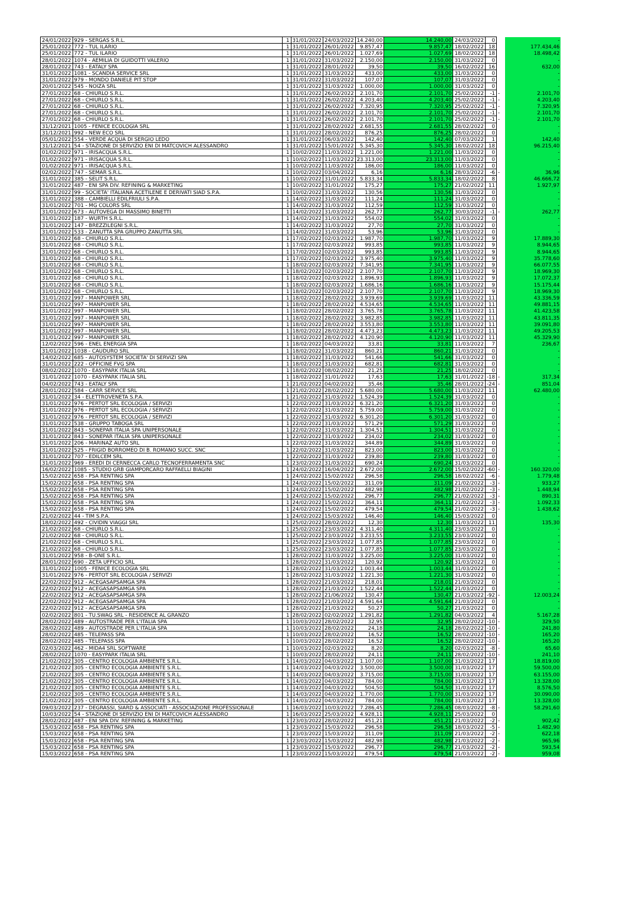| 24/01/2022 | 929 - SERGAS S.R.L. | 1 | 31/01/2022 | 24/03/2022 | 14.240,00 | 14.240,00 | 24/03/2022 | 0 | | - |
| 25/01/2022 | 772 - TUL ILARIO | 1 | 31/01/2022 | 26/01/2022 | 9.857,47 | 9.857,47 | 18/02/2022 | 18 | | 177.434,46 |
| 25/01/2022 | 772 - TUL ILARIO | 1 | 31/01/2022 | 26/01/2022 | 1.027,69 | 1.027,69 | 18/02/2022 | 18 | | 18.498,42 |
| 28/01/2022 | 1074 - AEMILIA DI GUIDOTTI VALERIO | 1 | 31/01/2022 | 31/03/2022 | 2.150,00 | 2.150,00 | 31/03/2022 | 0 | | - |
| 28/01/2022 | 743 - EATALY SPA | 1 | 31/01/2022 | 28/01/2022 | 39,50 | 39,50 | 16/02/2022 | 16 | | 632,00 |
| 31/01/2022 | 1081 - SCANDIA SERVICE SRL | 1 | 31/01/2022 | 31/03/2022 | 433,00 | 433,00 | 31/03/2022 | 0 | | - |
| 31/01/2022 | 979 - MONDO DANIELE PIT STOP | 1 | 31/01/2022 | 31/03/2022 | 107,07 | 107,07 | 31/03/2022 | 0 | | - |
| 20/01/2022 | 545 - NOIZA SRL | 1 | 31/01/2022 | 31/03/2022 | 1.000,00 | 1.000,00 | 31/03/2022 | 0 | | - |
| 27/01/2022 | 68 - CHIURLO S.R.L. | 1 | 31/01/2022 | 26/02/2022 | 2.101,70 | 2.101,70 | 25/02/2022 | -1 | - | 2.101,70 |
| 27/01/2022 | 68 - CHIURLO S.R.L. | 1 | 31/01/2022 | 26/02/2022 | 4.203,40 | 4.203,40 | 25/02/2022 | -1 | - | 4.203,40 |
| 27/01/2022 | 68 - CHIURLO S.R.L. | 1 | 31/01/2022 | 26/02/2022 | 7.320,95 | 7.320,95 | 25/02/2022 | -1 | - | 7.320,95 |
| 27/01/2022 | 68 - CHIURLO S.R.L. | 1 | 31/01/2022 | 26/02/2022 | 2.101,70 | 2.101,70 | 25/02/2022 | -1 | - | 2.101,70 |
| 27/01/2022 | 68 - CHIURLO S.R.L. | 1 | 31/01/2022 | 26/02/2022 | 2.101,70 | 2.101,70 | 25/02/2022 | -1 | - | 2.101,70 |
| 31/12/2021 | 1005 - FENICE ECOLOGIA SRL | 1 | 31/01/2022 | 28/02/2022 | 2.681,55 | 2.681,55 | 28/02/2022 | 0 | | - |
| 31/12/2021 | 992 - NEW ECO SRL | 1 | 31/01/2022 | 28/02/2022 | 876,25 | 876,25 | 28/02/2022 | 0 | | - |
| 05/01/2022 | 554 - VERDE ACQUA DI SERGIO LEDO | 1 | 31/01/2022 | 06/03/2022 | 142,40 | 142,40 | 07/03/2022 | 1 | | 142,40 |
| 31/12/2021 | 54 - STAZIONE DI SERVIZIO ENI DI MATCOVICH ALESSANDRO | 1 | 31/01/2022 | 15/01/2022 | 5.345,30 | 5.345,30 | 18/02/2022 | 18 | | 96.215,40 |
| 01/02/2022 | 971 - IRISACQUA S.R.L. | 1 | 10/02/2022 | 11/03/2022 | 1.221,00 | 1.221,00 | 11/03/2022 | 0 | | - |
| 01/02/2022 | 971 - IRISACQUA S.R.L. | 1 | 10/02/2022 | 11/03/2022 | 23.313,00 | 23.313,00 | 11/03/2022 | 0 | | - |
| 01/02/2022 | 971 - IRISACQUA S.R.L. | 1 | 10/02/2022 | 11/03/2022 | 186,00 | 186,00 | 11/03/2022 | 0 | | - |
| 02/02/2022 | 747 - SEMAR S.R.L. | 1 | 10/02/2022 | 03/04/2022 | 6,16 | 6,16 | 28/03/2022 | -6 | - | 36,96 |
| 31/01/2022 | 385 - SELIT S.R.L. | 1 | 10/02/2022 | 31/01/2022 | 5.833,34 | 5.833,34 | 18/02/2022 | 8 | | 46.666,72 |
| 31/01/2022 | 487 - ENI SPA DIV. REFINING & MARKETING | 1 | 10/02/2022 | 31/01/2022 | 175,27 | 175,27 | 21/02/2022 | 11 | | 1.927,97 |
| 31/01/2022 | 99 - SOCIETA' ITALIANA ACETILENE E DERIVATI SIAD S.P.A. | 1 | 10/02/2022 | 31/03/2022 | 130,56 | 130,56 | 31/03/2022 | 0 | | - |
| 31/01/2022 | 388 - CAMBIELLI EDILFRIULI S.P.A. | 1 | 14/02/2022 | 31/03/2022 | 111,24 | 111,24 | 31/03/2022 | 0 | | - |
| 31/01/2022 | 701 - MG COLORS SRL | 1 | 14/02/2022 | 31/03/2022 | 112,59 | 112,59 | 31/03/2022 | 0 | | - |
| 31/01/2022 | 673 - AUTOVEGA DI MASSIMO BINETTI | 1 | 14/02/2022 | 31/03/2022 | 262,77 | 262,77 | 30/03/2022 | -1 | - | 262,77 |
| 31/01/2022 | 187 - WURTH S.R.L. | 1 | 14/02/2022 | 31/03/2022 | 554,02 | 554,02 | 31/03/2022 | 0 | | - |
| 31/01/2022 | 147 - BREZZILEGNI S.R.L. | 1 | 14/02/2022 | 31/03/2022 | 27,70 | 27,70 | 31/03/2022 | 0 | | - |
| 31/01/2022 | 533 - ZANUTTA SPA GRUPPO ZANUTTA SRL | 1 | 14/02/2022 | 31/03/2022 | 53,96 | 53,96 | 31/03/2022 | 0 | | - |
| 31/01/2022 | 68 - CHIURLO S.R.L. | 1 | 17/02/2022 | 02/03/2022 | 1.987,70 | 1.987,70 | 11/03/2022 | 9 | | 17.889,30 |
| 31/01/2022 | 68 - CHIURLO S.R.L. | 1 | 17/02/2022 | 02/03/2022 | 993,85 | 993,85 | 11/03/2022 | 9 | | 8.944,65 |
| 31/01/2022 | 68 - CHIURLO S.R.L. | 1 | 17/02/2022 | 02/03/2022 | 993,85 | 993,85 | 11/03/2022 | 9 | | 8.944,65 |
| 31/01/2022 | 68 - CHIURLO S.R.L. | 1 | 17/02/2022 | 02/03/2022 | 3.975,40 | 3.975,40 | 11/03/2022 | 9 | | 35.778,60 |
| 31/01/2022 | 68 - CHIURLO S.R.L. | 1 | 18/02/2022 | 02/03/2022 | 7.341,95 | 7.341,95 | 11/03/2022 | 9 | | 66.077,55 |
| 31/01/2022 | 68 - CHIURLO S.R.L. | 1 | 18/02/2022 | 02/03/2022 | 2.107,70 | 2.107,70 | 11/03/2022 | 9 | | 18.969,30 |
| 31/01/2022 | 68 - CHIURLO S.R.L. | 1 | 18/02/2022 | 02/03/2022 | 1.896,93 | 1.896,93 | 11/03/2022 | 9 | | 17.072,37 |
| 31/01/2022 | 68 - CHIURLO S.R.L. | 1 | 18/02/2022 | 02/03/2022 | 1.686,16 | 1.686,16 | 11/03/2022 | 9 | | 15.175,44 |
| 31/01/2022 | 68 - CHIURLO S.R.L. | 1 | 18/02/2022 | 02/03/2022 | 2.107,70 | 2.107,70 | 11/03/2022 | 9 | | 18.969,30 |
| 31/01/2022 | 997 - MANPOWER SRL | 1 | 18/02/2022 | 28/02/2022 | 3.939,69 | 3.939,69 | 11/03/2022 | 11 | | 43.336,59 |
| 31/01/2022 | 997 - MANPOWER SRL | 1 | 18/02/2022 | 28/02/2022 | 4.534,65 | 4.534,65 | 11/03/2022 | 11 | | 49.881,15 |
| 31/01/2022 | 997 - MANPOWER SRL | 1 | 18/02/2022 | 28/02/2022 | 3.765,78 | 3.765,78 | 11/03/2022 | 11 | | 41.423,58 |
| 31/01/2022 | 997 - MANPOWER SRL | 1 | 18/02/2022 | 28/02/2022 | 3.982,85 | 3.982,85 | 11/03/2022 | 11 | | 43.811,35 |
| 31/01/2022 | 997 - MANPOWER SRL | 1 | 18/02/2022 | 28/02/2022 | 3.553,80 | 3.553,80 | 11/03/2022 | 11 | | 39.091,80 |
| 31/01/2022 | 997 - MANPOWER SRL | 1 | 18/02/2022 | 28/02/2022 | 4.473,23 | 4.473,23 | 11/03/2022 | 11 | | 49.205,53 |
| 31/01/2022 | 997 - MANPOWER SRL | 1 | 18/02/2022 | 28/02/2022 | 4.120,90 | 4.120,90 | 11/03/2022 | 11 | | 45.329,90 |
| 12/02/2022 | 596 - ENEL ENERGIA SPA | 1 | 18/02/2022 | 04/03/2022 | 33,81 | 33,81 | 11/03/2022 | 7 | | 236,67 |
| 31/01/2022 | 1038 - CAUDURO SRL | 1 | 18/02/2022 | 31/03/2022 | 860,21 | 860,21 | 31/03/2022 | 0 | | - |
| 14/02/2022 | 685 - AUTOSYSTEM SOCIETA' DI SERVIZI SPA | 1 | 18/02/2022 | 31/03/2022 | 541,66 | 541,66 | 31/03/2022 | 0 | | - |
| 31/01/2022 | 222 - OFFICINE FVG SPA | 1 | 18/02/2022 | 31/03/2022 | 682,81 | 682,81 | 31/03/2022 | 0 | | - |
| 08/02/2022 | 1070 - EASYPARK ITALIA SRL | 1 | 18/02/2022 | 08/02/2022 | 21,25 | 21,25 | 18/02/2022 | 0 | | - |
| 31/01/2022 | 1070 - EASYPARK ITALIA SRL | 1 | 18/02/2022 | 31/01/2022 | 17,63 | 17,63 | 31/01/2022 | -18 | - | 317,34 |
| 04/02/2022 | 743 - EATALY SPA | 1 | 21/02/2022 | 04/02/2022 | 35,46 | 35,46 | 28/01/2022 | -24 | - | 851,04 |
| 28/01/2022 | 584 - CARR SERVICE SRL | 1 | 21/02/2022 | 28/02/2022 | 5.680,00 | 5.680,00 | 11/03/2022 | 11 | | 62.480,00 |
| 31/01/2022 | 34 - ELETTROVENETA S.P.A. | 1 | 21/02/2022 | 31/03/2022 | 1.524,39 | 1.524,39 | 31/03/2022 | 0 | | - |
| 31/01/2022 | 976 - PERTOT SRL ECOLOGIA / SERVIZI | 1 | 22/02/2022 | 31/03/2022 | 6.321,20 | 6.321,20 | 31/03/2022 | 0 | | - |
| 31/01/2022 | 976 - PERTOT SRL ECOLOGIA / SERVIZI | 1 | 22/02/2022 | 31/03/2022 | 5.759,00 | 5.759,00 | 31/03/2022 | 0 | | - |
| 31/01/2022 | 976 - PERTOT SRL ECOLOGIA / SERVIZI | 1 | 22/02/2022 | 31/03/2022 | 6.301,20 | 6.301,20 | 31/03/2022 | 0 | | - |
| 31/01/2022 | 538 - GRUPPO TABOGA SRL | 1 | 22/02/2022 | 31/03/2022 | 571,29 | 571,29 | 31/03/2022 | 0 | | - |
| 31/01/2022 | 843 - SONEPAR ITALIA SPA UNIPERSONALE | 1 | 22/02/2022 | 31/03/2022 | 1.304,51 | 1.304,51 | 31/03/2022 | 0 | | - |
| 31/01/2022 | 843 - SONEPAR ITALIA SPA UNIPERSONALE | 1 | 22/02/2022 | 31/03/2022 | 234,02 | 234,02 | 31/03/2022 | 0 | | - |
| 31/01/2022 | 206 - MARINAZ AUTO SRL | 1 | 22/02/2022 | 31/03/2022 | 344,89 | 344,89 | 31/03/2022 | 0 | | - |
| 31/01/2022 | 525 - FRIGID BORROMEO DI B. ROMANO SUCC. SNC | 1 | 22/02/2022 | 31/03/2022 | 823,00 | 823,00 | 31/03/2022 | 0 | | - |
| 31/01/2022 | 707 - EDILCEM SRL | 1 | 22/02/2022 | 31/03/2022 | 239,80 | 239,80 | 31/03/2022 | 0 | | - |
| 31/01/2022 | 969 - EREDI DI CERNECCA CARLO TECNOFERRAMENTA SNC | 1 | 23/02/2022 | 31/03/2022 | 690,24 | 690,24 | 31/03/2022 | 0 | | - |
| 16/02/2022 | 1085 - STUDIO GRB GIAMPORCARO RAFFAELLI BIAGINI | 1 | 24/02/2022 | 16/04/2022 | 2.672,00 | 2.672,00 | 15/02/2022 | -60 | - | 160.320,00 |
| 15/02/2022 | 658 - PSA RENTING SPA | 1 | 24/02/2022 | 15/02/2022 | 296,58 | 296,58 | 18/02/2022 | -6 | - | 1.779,48 |
| 15/02/2022 | 658 - PSA RENTING SPA | 1 | 24/02/2022 | 15/02/2022 | 311,09 | 311,09 | 21/02/2022 | -3 | - | 933,27 |
| 15/02/2022 | 658 - PSA RENTING SPA | 1 | 24/02/2022 | 15/02/2022 | 482,98 | 482,98 | 21/02/2022 | -3 | - | 1.448,94 |
| 15/02/2022 | 658 - PSA RENTING SPA | 1 | 24/02/2022 | 15/02/2022 | 296,77 | 296,77 | 21/02/2022 | -3 | - | 890,31 |
| 15/02/2022 | 658 - PSA RENTING SPA | 1 | 24/02/2022 | 15/02/2022 | 364,11 | 364,11 | 21/02/2022 | -3 | - | 1.092,33 |
| 15/02/2022 | 658 - PSA RENTING SPA | 1 | 24/02/2022 | 15/02/2022 | 479,54 | 479,54 | 21/02/2022 | -3 | - | 1.438,62 |
| 21/02/2022 | 44 - TIM S.P.A. | 1 | 24/02/2022 | 15/03/2022 | 146,40 | 146,40 | 15/03/2022 | 0 | | - |
| 18/02/2022 | 492 - CIVIDIN VIAGGI SRL | 1 | 25/02/2022 | 28/02/2022 | 12,30 | 12,30 | 11/03/2022 | 11 | | 135,30 |
| 21/02/2022 | 68 - CHIURLO S.R.L. | 1 | 25/02/2022 | 23/03/2022 | 4.311,40 | 4.311,40 | 23/03/2022 | 0 | | - |
| 21/02/2022 | 68 - CHIURLO S.R.L. | 1 | 25/02/2022 | 23/03/2022 | 3.233,55 | 3.233,55 | 23/03/2022 | 0 | | - |
| 21/02/2022 | 68 - CHIURLO S.R.L. | 1 | 25/02/2022 | 23/03/2022 | 1.077,85 | 1.077,85 | 23/03/2022 | 0 | | - |
| 21/02/2022 | 68 - CHIURLO S.R.L. | 1 | 25/02/2022 | 23/03/2022 | 1.077,85 | 1.077,85 | 23/03/2022 | 0 | | - |
| 31/01/2022 | 958 - B-ONE S.R.L. | 1 | 28/02/2022 | 31/03/2022 | 3.225,00 | 3.225,00 | 31/03/2022 | 0 | | - |
| 28/01/2022 | 690 - ZETA UFFICIO SRL | 1 | 28/02/2022 | 31/03/2022 | 120,92 | 120,92 | 31/03/2022 | 0 | | - |
| 31/01/2022 | 1005 - FENICE ECOLOGIA SRL | 1 | 28/02/2022 | 31/03/2022 | 1.003,44 | 1.003,44 | 31/03/2022 | 0 | | - |
| 31/01/2022 | 976 - PERTOT SRL ECOLOGIA / SERVIZI | 1 | 28/02/2022 | 31/03/2022 | 1.221,30 | 1.221,30 | 31/03/2022 | 0 | | - |
| 22/02/2022 | 912 - ACEGASAPSAMGA SPA | 1 | 28/02/2022 | 21/03/2022 | 218,01 | 218,01 | 21/03/2022 | 0 | | - |
| 22/02/2022 | 912 - ACEGASAPSAMGA SPA | 1 | 28/02/2022 | 21/03/2022 | 1.522,44 | 1.522,44 | 21/03/2022 | 0 | | - |
| 22/02/2022 | 912 - ACEGASAPSAMGA SPA | 1 | 28/02/2022 | 21/06/2022 | 130,47 | 130,47 | 21/03/2022 | -92 | - | 12.003,24 |
| 22/02/2022 | 912 - ACEGASAPSAMGA SPA | 1 | 28/02/2022 | 21/03/2022 | 4.591,64 | 4.591,64 | 21/03/2022 | 0 | | - |
| 22/02/2022 | 912 - ACEGASAPSAMGA SPA | 1 | 28/02/2022 | 21/03/2022 | 50,27 | 50,27 | 21/03/2022 | 0 | | - |
| 02/02/2022 | 801 - TU.SWAG SRL - RESIDENCE AL GRANZO | 1 | 28/02/2022 | 02/02/2022 | 1.291,82 | 1.291,82 | 04/03/2022 | 4 | | 5.167,28 |
| 28/02/2022 | 489 - AUTOSTRADE PER L'ITALIA SPA | 1 | 10/03/2022 | 28/02/2022 | 32,95 | 32,95 | 28/02/2022 | -10 | - | 329,50 |
| 28/02/2022 | 489 - AUTOSTRADE PER L'ITALIA SPA | 1 | 10/03/2022 | 28/02/2022 | 24,18 | 24,18 | 28/02/2022 | -10 | - | 241,80 |
| 28/02/2022 | 485 - TELEPASS SPA | 1 | 10/03/2022 | 28/02/2022 | 16,52 | 16,52 | 28/02/2022 | -10 | - | 165,20 |
| 28/02/2022 | 485 - TELEPASS SPA | 1 | 10/03/2022 | 28/02/2022 | 16,52 | 16,52 | 28/02/2022 | -10 | - | 165,20 |
| 02/03/2022 | 462 - MIDA4 SRL SOFTWARE | 1 | 10/03/2022 | 02/03/2022 | 8,20 | 8,20 | 02/03/2022 | -8 | - | 65,60 |
| 28/02/2022 | 1070 - EASYPARK ITALIA SRL | 1 | 10/03/2022 | 28/02/2022 | 24,11 | 24,11 | 28/02/2022 | -10 | - | 241,10 |
| 21/02/2022 | 305 - CENTRO ECOLOGIA AMBIENTE S.R.L. | 1 | 14/03/2022 | 04/03/2022 | 1.107,00 | 1.107,00 | 31/03/2022 | 17 | | 18.819,00 |
| 21/02/2022 | 305 - CENTRO ECOLOGIA AMBIENTE S.R.L. | 1 | 14/03/2022 | 04/03/2022 | 3.500,00 | 3.500,00 | 31/03/2022 | 17 | | 59.500,00 |
| 21/02/2022 | 305 - CENTRO ECOLOGIA AMBIENTE S.R.L. | 1 | 14/03/2022 | 04/03/2022 | 3.715,00 | 3.715,00 | 31/03/2022 | 17 | | 63.155,00 |
| 21/02/2022 | 305 - CENTRO ECOLOGIA AMBIENTE S.R.L. | 1 | 14/03/2022 | 04/03/2022 | 784,00 | 784,00 | 31/03/2022 | 17 | | 13.328,00 |
| 21/02/2022 | 305 - CENTRO ECOLOGIA AMBIENTE S.R.L. | 1 | 14/03/2022 | 04/03/2022 | 504,50 | 504,50 | 31/03/2022 | 17 | | 8.576,50 |
| 21/02/2022 | 305 - CENTRO ECOLOGIA AMBIENTE S.R.L. | 1 | 14/03/2022 | 04/03/2022 | 1.770,00 | 1.770,00 | 31/03/2022 | 17 | | 30.090,00 |
| 21/02/2022 | 305 - CENTRO ECOLOGIA AMBIENTE S.R.L. | 1 | 14/03/2022 | 04/03/2022 | 784,00 | 784,00 | 31/03/2022 | 17 | | 13.328,00 |
| 09/03/2022 | 237 - DEGRASSI, SIARD & ASSOCIATI - ASSOCIAZIONE PROFESSIONALE | 1 | 16/03/2022 | 10/03/2022 | 7.286,45 | 7.286,45 | 08/03/2022 | -8 | - | 58.291,60 |
| 10/03/2022 | 54 - STAZIONE DI SERVIZIO ENI DI MATCOVICH ALESSANDRO | 1 | 16/03/2022 | 25/03/2022 | 4.928,11 | 4.928,11 | 25/03/2022 | 0 | | - |
| 28/02/2022 | 487 - ENI SPA DIV. REFINING & MARKETING | 1 | 23/03/2022 | 28/02/2022 | 451,21 | 451,21 | 21/03/2022 | -2 | - | 902,42 |
| 15/03/2022 | 658 - PSA RENTING SPA | 1 | 23/03/2022 | 15/03/2022 | 296,58 | 296,58 | 18/03/2022 | -5 | - | 1.482,90 |
| 15/03/2022 | 658 - PSA RENTING SPA | 1 | 23/03/2022 | 15/03/2022 | 311,09 | 311,09 | 21/03/2022 | -2 | - | 622,18 |
| 15/03/2022 | 658 - PSA RENTING SPA | 1 | 23/03/2022 | 15/03/2022 | 482,98 | 482,98 | 21/03/2022 | -2 | - | 965,96 |
| 15/03/2022 | 658 - PSA RENTING SPA | 1 | 23/03/2022 | 15/03/2022 | 296,77 | 296,77 | 21/03/2022 | -2 | - | 593,54 |
| 15/03/2022 | 658 - PSA RENTING SPA | 1 | 23/03/2022 | 15/03/2022 | 479,54 | 479,54 | 21/03/2022 | -2 | - | 959,08 |